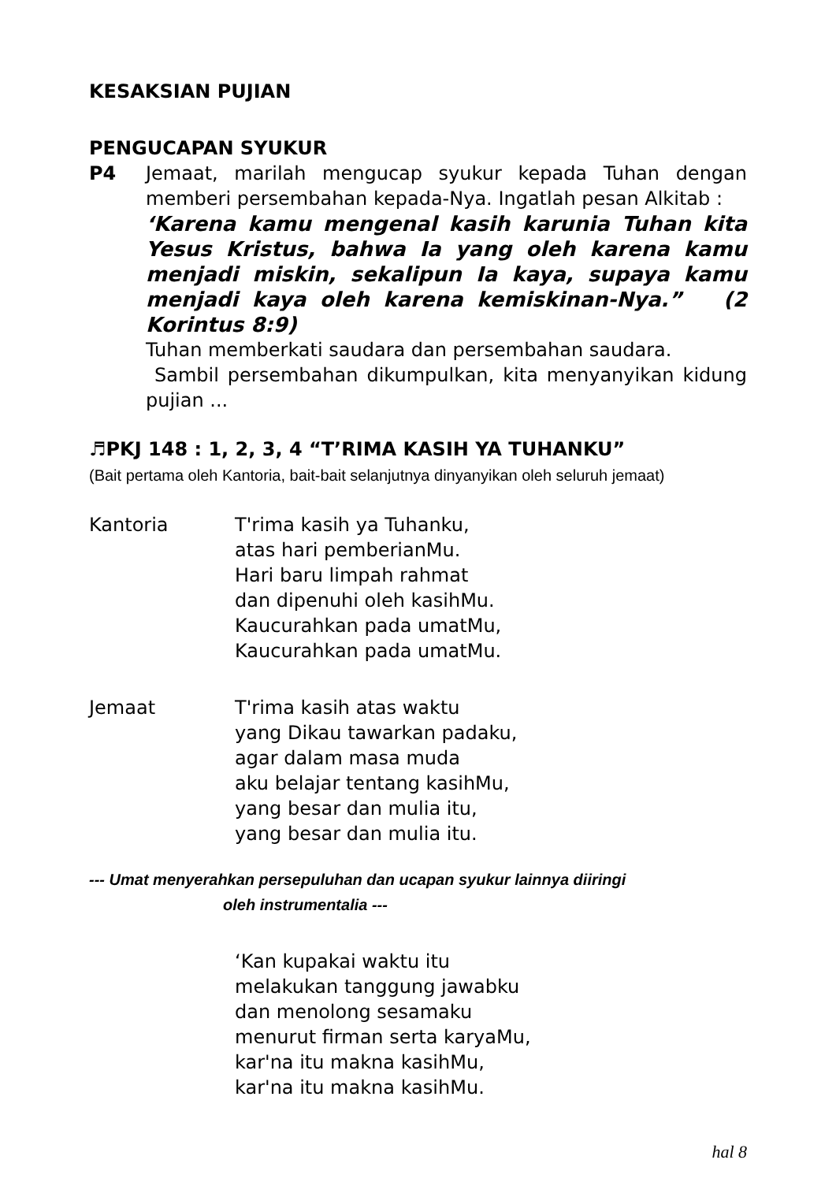KESAKSIAN PUJIAN
PENGUCAPAN SYUKUR
P4 Jemaat, marilah mengucap syukur kepada Tuhan dengan memberi persembahan kepada-Nya. Ingatlah pesan Alkitab :
‘Karena kamu mengenal kasih karunia Tuhan kita Yesus Kristus, bahwa Ia yang oleh karena kamu menjadi miskin, sekalipun Ia kaya, supaya kamu menjadi kaya oleh karena kemiskinan-Nya.” (2 Korintus 8:9)
Tuhan memberkati saudara dan persembahan saudara.
Sambil persembahan dikumpulkan, kita menyanyikan kidung pujian ...
♬PKJ 148 : 1, 2, 3, 4 “T’RIMA KASIH YA TUHANKU”
(Bait pertama oleh Kantoria, bait-bait selanjutnya dinyanyikan oleh seluruh jemaat)
Kantoria T'rima kasih ya Tuhanku,
atas hari pemberianMu.
Hari baru limpah rahmat
dan dipenuhi oleh kasihMu.
Kaucurahkan pada umatMu,
Kaucurahkan pada umatMu.
Jemaat T'rima kasih atas waktu
yang Dikau tawarkan padaku,
agar dalam masa muda
aku belajar tentang kasihMu,
yang besar dan mulia itu,
yang besar dan mulia itu.
--- Umat menyerahkan persepuluhan dan ucapan syukur lainnya diiringi
oleh instrumentalia ---
‘Kan kupakai waktu itu
melakukan tanggung jawabku
dan menolong sesamaku
menurut firman serta karyaMu,
kar'na itu makna kasihMu,
kar'na itu makna kasihMu.
hal 8